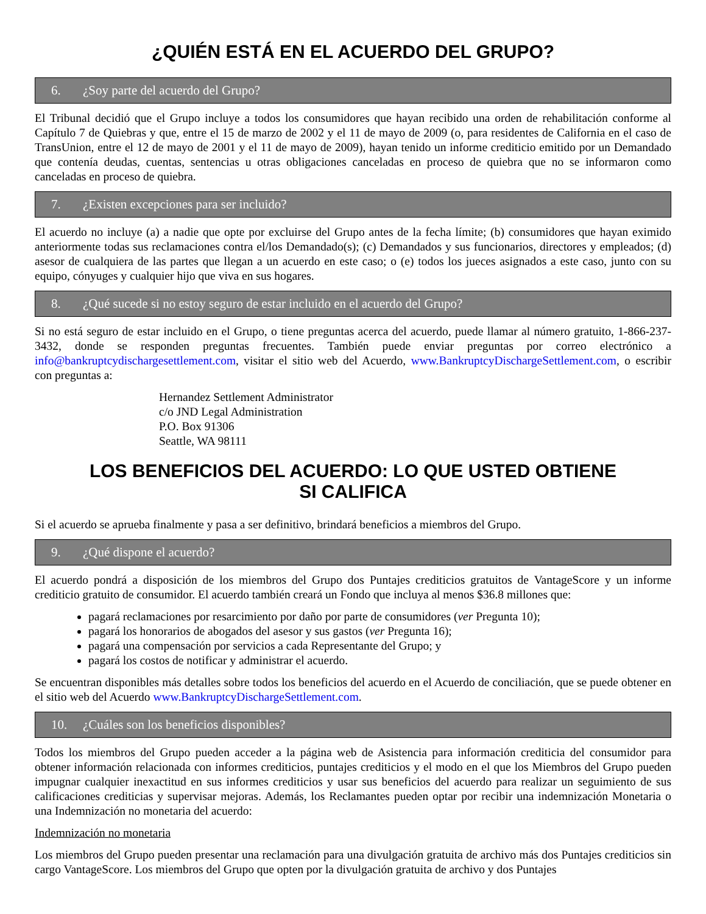¿QUIÉN ESTÁ EN EL ACUERDO DEL GRUPO?
6. ¿Soy parte del acuerdo del Grupo?
El Tribunal decidió que el Grupo incluye a todos los consumidores que hayan recibido una orden de rehabilitación conforme al Capítulo 7 de Quiebras y que, entre el 15 de marzo de 2002 y el 11 de mayo de 2009 (o, para residentes de California en el caso de TransUnion, entre el 12 de mayo de 2001 y el 11 de mayo de 2009), hayan tenido un informe crediticio emitido por un Demandado que contenía deudas, cuentas, sentencias u otras obligaciones canceladas en proceso de quiebra que no se informaron como canceladas en proceso de quiebra.
7. ¿Existen excepciones para ser incluido?
El acuerdo no incluye (a) a nadie que opte por excluirse del Grupo antes de la fecha límite; (b) consumidores que hayan eximido anteriormente todas sus reclamaciones contra el/los Demandado(s); (c) Demandados y sus funcionarios, directores y empleados; (d) asesor de cualquiera de las partes que llegan a un acuerdo en este caso; o (e) todos los jueces asignados a este caso, junto con su equipo, cónyuges y cualquier hijo que viva en sus hogares.
8. ¿Qué sucede si no estoy seguro de estar incluido en el acuerdo del Grupo?
Si no está seguro de estar incluido en el Grupo, o tiene preguntas acerca del acuerdo, puede llamar al número gratuito, 1-866-237-3432, donde se responden preguntas frecuentes. También puede enviar preguntas por correo electrónico a info@bankruptcydischargesettlement.com, visitar el sitio web del Acuerdo, www.BankruptcyDischargeSettlement.com, o escribir con preguntas a:
Hernandez Settlement Administrator
c/o JND Legal Administration
P.O. Box 91306
Seattle, WA 98111
LOS BENEFICIOS DEL ACUERDO: LO QUE USTED OBTIENE
SI CALIFICA
Si el acuerdo se aprueba finalmente y pasa a ser definitivo, brindará beneficios a miembros del Grupo.
9. ¿Qué dispone el acuerdo?
El acuerdo pondrá a disposición de los miembros del Grupo dos Puntajes crediticios gratuitos de VantageScore y un informe crediticio gratuito de consumidor. El acuerdo también creará un Fondo que incluya al menos $36.8 millones que:
pagará reclamaciones por resarcimiento por daño por parte de consumidores (ver Pregunta 10);
pagará los honorarios de abogados del asesor y sus gastos (ver Pregunta 16);
pagará una compensación por servicios a cada Representante del Grupo; y
pagará los costos de notificar y administrar el acuerdo.
Se encuentran disponibles más detalles sobre todos los beneficios del acuerdo en el Acuerdo de conciliación, que se puede obtener en el sitio web del Acuerdo www.BankruptcyDischargeSettlement.com.
10. ¿Cuáles son los beneficios disponibles?
Todos los miembros del Grupo pueden acceder a la página web de Asistencia para información crediticia del consumidor para obtener información relacionada con informes crediticios, puntajes crediticios y el modo en el que los Miembros del Grupo pueden impugnar cualquier inexactitud en sus informes crediticios y usar sus beneficios del acuerdo para realizar un seguimiento de sus calificaciones crediticias y supervisar mejoras. Además, los Reclamantes pueden optar por recibir una indemnización Monetaria o una Indemnización no monetaria del acuerdo:
Indemnización no monetaria
Los miembros del Grupo pueden presentar una reclamación para una divulgación gratuita de archivo más dos Puntajes crediticios sin cargo VantageScore. Los miembros del Grupo que opten por la divulgación gratuita de archivo y dos Puntajes